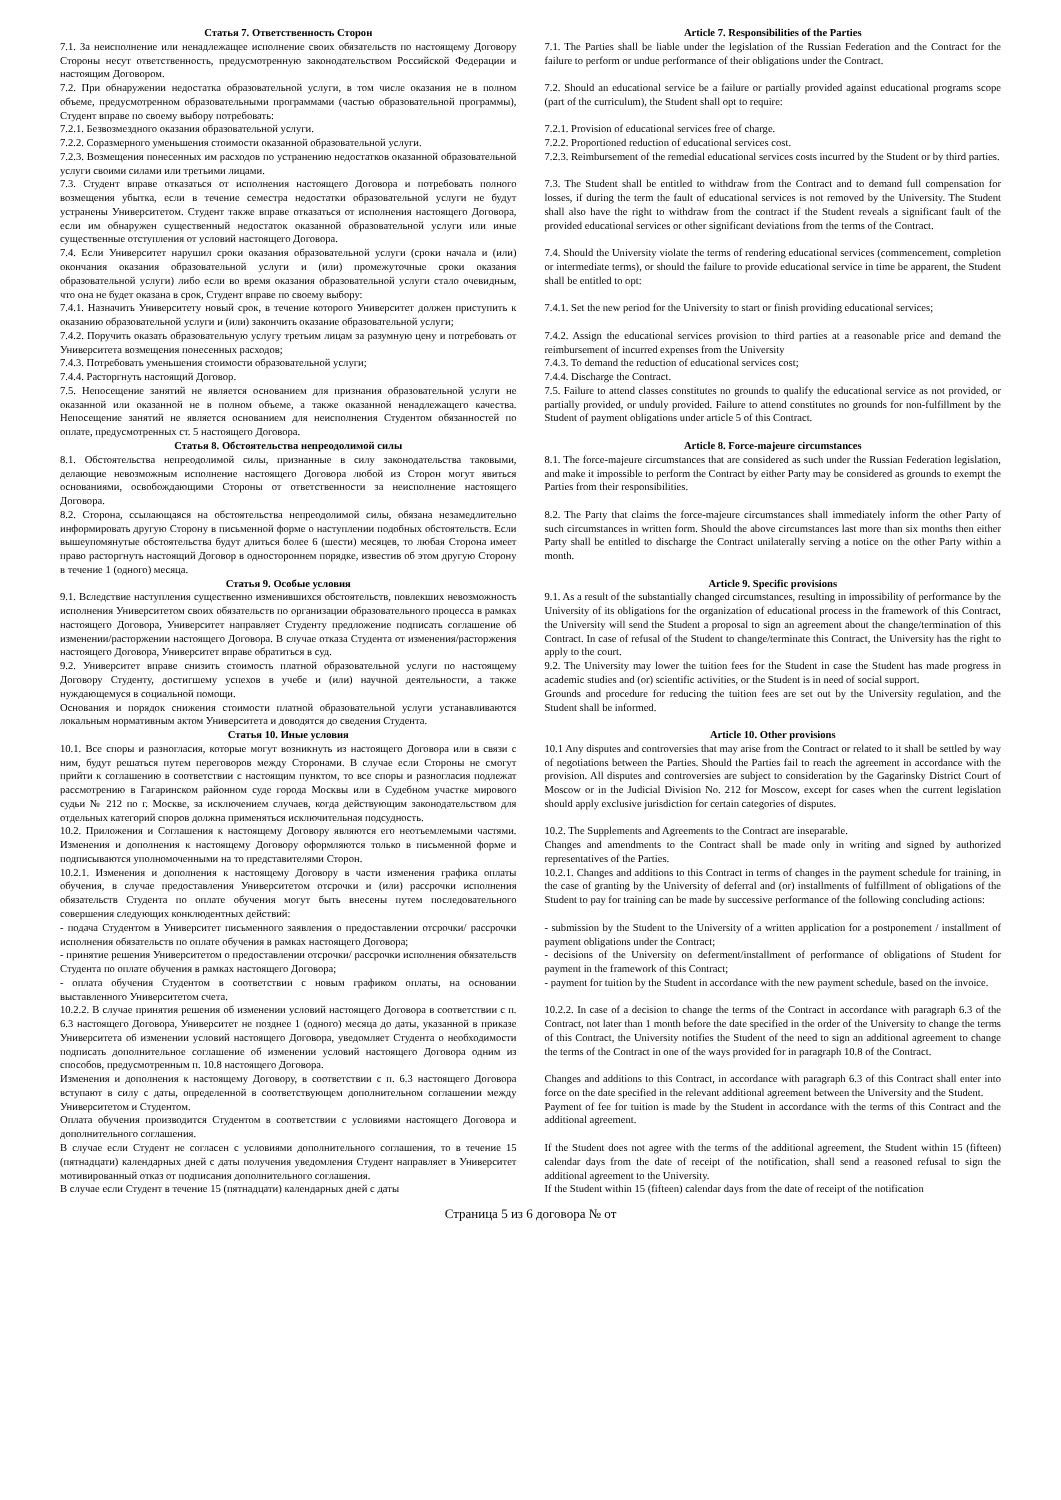| Статья 7. Ответственность Сторон 7.1. За неисполнение или ненадлежащее исполнение своих обязательств по настоящему Договору Стороны несут ответственность, предусмотренную законодательством Российской Федерации и настоящим Договором. | Article 7. Responsibilities of the Parties 7.1. The Parties shall be liable under the legislation of the Russian Federation and the Contract for the failure to perform or undue performance of their obligations under the Contract. |
| 7.2. При обнаружении недостатка образовательной услуги, в том числе оказания не в полном объеме, предусмотренном образовательными программами (частью образовательной программы), Студент вправе по своему выбору потребовать: | 7.2. Should an educational service be a failure or partially provided against educational programs scope (part of the curriculum), the Student shall opt to require: |
| 7.2.1. Безвозмездного оказания образовательной услуги. 7.2.2. Соразмерного уменьшения стоимости оказанной образовательной услуги. 7.2.3. Возмещения понесенных им расходов по устранению недостатков оказанной образовательной услуги своими силами или третьими лицами. | 7.2.1. Provision of educational services free of charge. 7.2.2. Proportioned reduction of educational services cost. 7.2.3. Reimbursement of the remedial educational services costs incurred by the Student or by third parties. |
| 7.3. Студент вправе отказаться от исполнения настоящего Договора и потребовать полного возмещения убытка, если в течение семестра недостатки образовательной услуги не будут устранены Университетом. Студент также вправе отказаться от исполнения настоящего Договора, если им обнаружен существенный недостаток оказанной образовательной услуги или иные существенные отступления от условий настоящего Договора. | 7.3. The Student shall be entitled to withdraw from the Contract and to demand full compensation for losses, if during the term the fault of educational services is not removed by the University. The Student shall also have the right to withdraw from the contract if the Student reveals a significant fault of the provided educational services or other significant deviations from the terms of the Contract. |
| 7.4. Если Университет нарушил сроки оказания образовательной услуги (сроки начала и (или) окончания оказания образовательной услуги и (или) промежуточные сроки оказания образовательной услуги) либо если во время оказания образовательной услуги стало очевидным, что она не будет оказана в срок, Студент вправе по своему выбору: | 7.4. Should the University violate the terms of rendering educational services (commencement, completion or intermediate terms), or should the failure to provide educational service in time be apparent, the Student shall be entitled to opt: |
| 7.4.1. Назначить Университету новый срок, в течение которого Университет должен приступить к оказанию образовательной услуги и (или) закончить оказание образовательной услуги; | 7.4.1. Set the new period for the University to start or finish providing educational services; |
| 7.4.2. Поручить оказать образовательную услугу третьим лицам за разумную цену и потребовать от Университета возмещения понесенных расходов; 7.4.3. Потребовать уменьшения стоимости образовательной услуги; 7.4.4. Расторгнуть настоящий Договор. | 7.4.2. Assign the educational services provision to third parties at a reasonable price and demand the reimbursement of incurred expenses from the University 7.4.3. To demand the reduction of educational services cost; 7.4.4. Discharge the Contract. |
| 7.5. Непосещение занятий не является основанием для признания образовательной услуги не оказанной или оказанной не в полном объеме, а также оказанной ненадлежащего качества. Непосещение занятий не является основанием для неисполнения Студентом обязанностей по оплате, предусмотренных ст. 5 настоящего Договора. | 7.5. Failure to attend classes constitutes no grounds to qualify the educational service as not provided, or partially provided, or unduly provided. Failure to attend constitutes no grounds for non-fulfillment by the Student of payment obligations under article 5 of this Contract. |
| Статья 8. Обстоятельства непреодолимой силы 8.1. Обстоятельства непреодолимой силы, признанные в силу законодательства таковыми, делающие невозможным исполнение настоящего Договора любой из Сторон могут явиться основаниями, освобождающими Стороны от ответственности за неисполнение настоящего Договора. | Article 8. Force-majeure circumstances 8.1. The force-majeure circumstances that are considered as such under the Russian Federation legislation, and make it impossible to perform the Contract by either Party may be considered as grounds to exempt the Parties from their responsibilities. |
| 8.2. Сторона, ссылающаяся на обстоятельства непреодолимой силы, обязана незамедлительно информировать другую Сторону в письменной форме о наступлении подобных обстоятельств. Если вышеупомянутые обстоятельства будут длиться более 6 (шести) месяцев, то любая Сторона имеет право расторгнуть настоящий Договор в одностороннем порядке, известив об этом другую Сторону в течение 1 (одного) месяца. | 8.2. The Party that claims the force-majeure circumstances shall immediately inform the other Party of such circumstances in written form. Should the above circumstances last more than six months then either Party shall be entitled to discharge the Contract unilaterally serving a notice on the other Party within a month. |
| Статья 9. Особые условия 9.1. Вследствие наступления существенно изменившихся обстоятельств, повлекших невозможность исполнения Университетом своих обязательств по организации образовательного процесса в рамках настоящего Договора, Университет направляет Студенту предложение подписать соглашение об изменении/расторжении настоящего Договора. В случае отказа Студента от изменения/расторжения настоящего Договора, Университет вправе обратиться в суд. | Article 9. Specific provisions 9.1. As a result of the substantially changed circumstances, resulting in impossibility of performance by the University of its obligations for the organization of educational process in the framework of this Contract, the University will send the Student a proposal to sign an agreement about the change/termination of this Contract. In case of refusal of the Student to change/terminate this Contract, the University has the right to apply to the court. |
| 9.2. Университет вправе снизить стоимость платной образовательной услуги по настоящему Договору Студенту, достигшему успехов в учебе и (или) научной деятельности, а также нуждающемуся в социальной помощи. Основания и порядок снижения стоимости платной образовательной услуги устанавливаются локальным нормативным актом Университета и доводятся до сведения Студента. | 9.2. The University may lower the tuition fees for the Student in case the Student has made progress in academic studies and (or) scientific activities, or the Student is in need of social support. Grounds and procedure for reducing the tuition fees are set out by the University regulation, and the Student shall be informed. |
| Статья 10. Иные условия 10.1. Все споры и разногласия, которые могут возникнуть из настоящего Договора или в связи с ним, будут решаться путем переговоров между Сторонами. В случае если Стороны не смогут прийти к соглашению в соответствии с настоящим пунктом, то все споры и разногласия подлежат рассмотрению в Гагаринском районном суде города Москвы или в Судебном участке мирового судьи № 212 по г. Москве, за исключением случаев, когда действующим законодательством для отдельных категорий споров должна применяться исключительная подсудность. | Article 10. Other provisions 10.1 Any disputes and controversies that may arise from the Contract or related to it shall be settled by way of negotiations between the Parties. Should the Parties fail to reach the agreement in accordance with the provision. All disputes and controversies are subject to consideration by the Gagarinsky District Court of Moscow or in the Judicial Division No. 212 for Moscow, except for cases when the current legislation should apply exclusive jurisdiction for certain categories of disputes. |
| 10.2. Приложения и Соглашения к настоящему Договору являются его неотъемлемыми частями. Изменения и дополнения к настоящему Договору оформляются только в письменной форме и подписываются уполномоченными на то представителями Сторон. | 10.2. The Supplements and Agreements to the Contract are inseparable. Changes and amendments to the Contract shall be made only in writing and signed by authorized representatives of the Parties. |
| 10.2.1. Изменения и дополнения к настоящему Договору в части изменения графика оплаты обучения, в случае предоставления Университетом отсрочки и (или) рассрочки исполнения обязательств Студента по оплате обучения могут быть внесены путем последовательного совершения следующих конклюдентных действий: | 10.2.1. Changes and additions to this Contract in terms of changes in the payment schedule for training, in the case of granting by the University of deferral and (or) installments of fulfillment of obligations of the Student to pay for training can be made by successive performance of the following concluding actions: |
| - подача Студентом в Университет письменного заявления о предоставлении отсрочки/ рассрочки исполнения обязательств по оплате обучения в рамках настоящего Договора; | - submission by the Student to the University of a written application for a postponement / installment of payment obligations under the Contract; |
| - принятие решения Университетом о предоставлении отсрочки/ рассрочки исполнения обязательств Студента по оплате обучения в рамках настоящего Договора; | - decisions of the University on deferment/installment of performance of obligations of Student for payment in the framework of this Contract; |
| - оплата обучения Студентом в соответствии с новым графиком оплаты, на основании выставленного Университетом счета. | - payment for tuition by the Student in accordance with the new payment schedule, based on the invoice. |
| 10.2.2. В случае принятия решения об изменении условий настоящего Договора в соответствии с п. 6.3 настоящего Договора, Университет не позднее 1 (одного) месяца до даты, указанной в приказе Университета об изменении условий настоящего Договора, уведомляет Студента о необходимости подписать дополнительное соглашение об изменении условий настоящего Договора одним из способов, предусмотренным п. 10.8 настоящего Договора. | 10.2.2. In case of a decision to change the terms of the Contract in accordance with paragraph 6.3 of the Contract, not later than 1 month before the date specified in the order of the University to change the terms of this Contract, the University notifies the Student of the need to sign an additional agreement to change the terms of the Contract in one of the ways provided for in paragraph 10.8 of the Contract. |
| Изменения и дополнения к настоящему Договору, в соответствии с п. 6.3 настоящего Договора вступают в силу с даты, определенной в соответствующем дополнительном соглашении между Университетом и Студентом. Оплата обучения производится Студентом в соответствии с условиями настоящего Договора и дополнительного соглашения. | Changes and additions to this Contract, in accordance with paragraph 6.3 of this Contract shall enter into force on the date specified in the relevant additional agreement between the University and the Student. Payment of fee for tuition is made by the Student in accordance with the terms of this Contract and the additional agreement. |
| В случае если Студент не согласен с условиями дополнительного соглашения, то в течение 15 (пятнадцати) календарных дней с даты получения уведомления Студент направляет в Университет мотивированный отказ от подписания дополнительного соглашения. | If the Student does not agree with the terms of the additional agreement, the Student within 15 (fifteen) calendar days from the date of receipt of the notification, shall send a reasoned refusal to sign the additional agreement to the University. |
| В случае если Студент в течение 15 (пятнадцати) календарных дней с даты | If the Student within 15 (fifteen) calendar days from the date of receipt of the notification |
Страница 5 из 6 договора № от